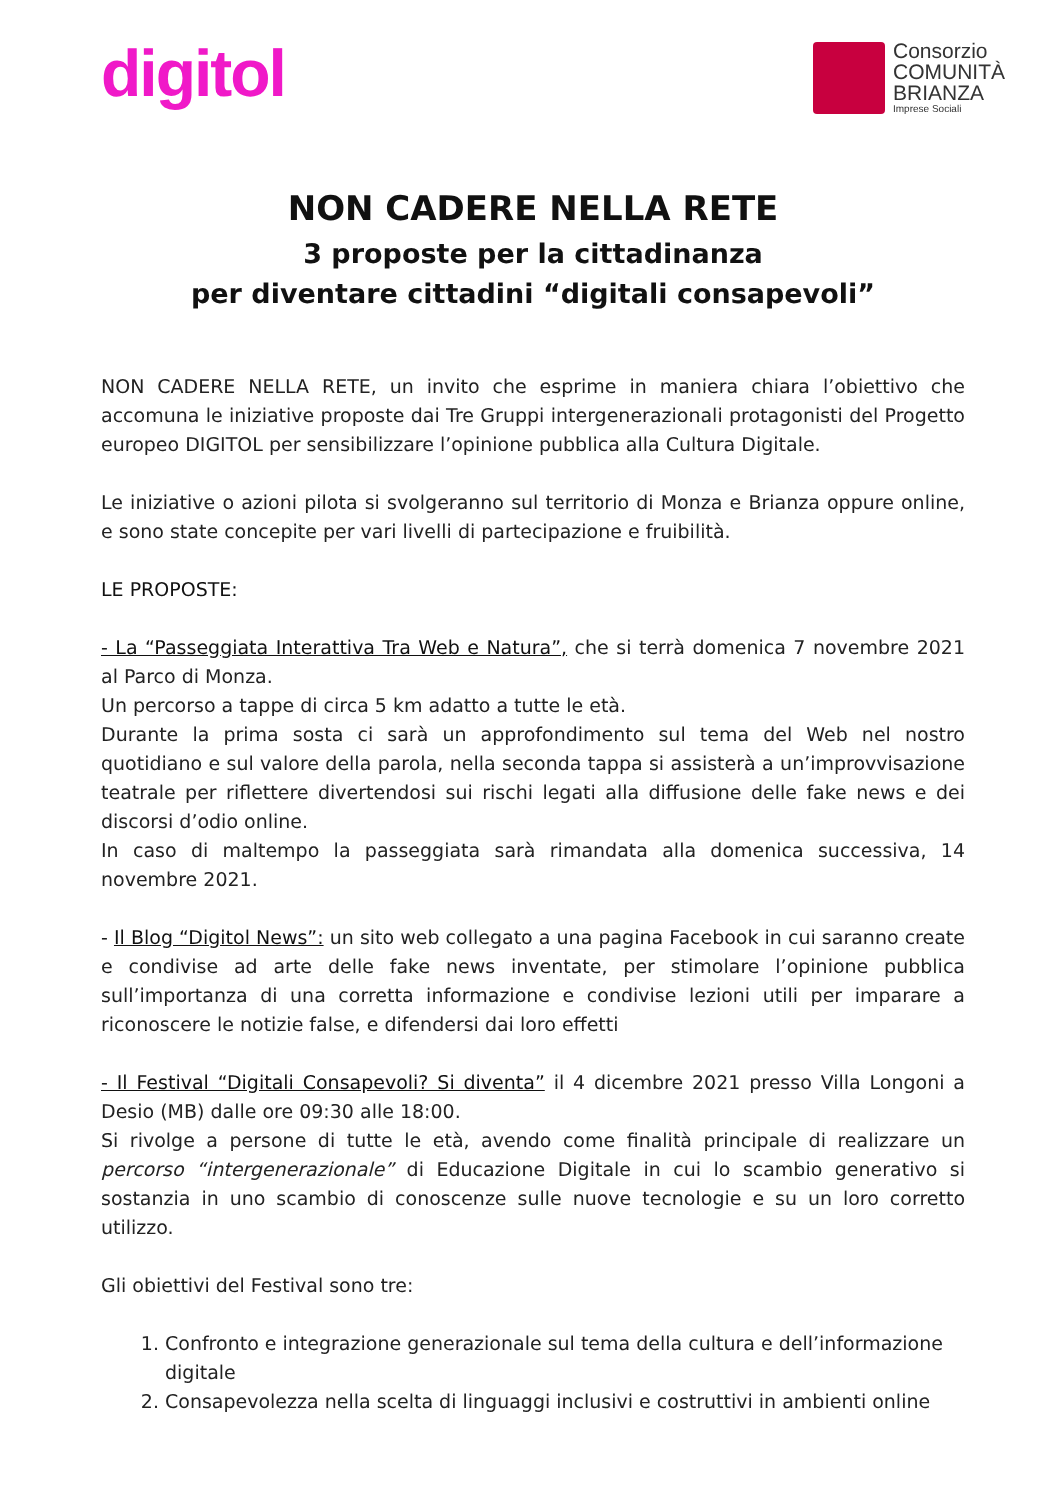digitol
Consorzio
COMUNITÀ
BRIANZA
Imprese Sociali
NON CADERE NELLA RETE
3 proposte per la cittadinanza
per diventare cittadini “digitali consapevoli”
NON CADERE NELLA RETE, un invito che esprime in maniera chiara l’obiettivo che accomuna le iniziative proposte dai Tre Gruppi intergenerazionali protagonisti del Progetto europeo DIGITOL per sensibilizzare l’opinione pubblica alla Cultura Digitale.
Le iniziative o azioni pilota si svolgeranno sul territorio di Monza e Brianza oppure online, e sono state concepite per vari livelli di partecipazione e fruibilità.
LE PROPOSTE:
- La “Passeggiata Interattiva Tra Web e Natura”, che si terrà domenica 7 novembre 2021 al Parco di Monza.
Un percorso a tappe di circa 5 km adatto a tutte le età.
Durante la prima sosta ci sarà un approfondimento sul tema del Web nel nostro quotidiano e sul valore della parola, nella seconda tappa si assisterà a un’improvvisazione teatrale per riflettere divertendosi sui rischi legati alla diffusione delle fake news e dei discorsi d’odio online.
In caso di maltempo la passeggiata sarà rimandata alla domenica successiva, 14 novembre 2021.
- Il Blog “Digitol News”: un sito web collegato a una pagina Facebook in cui saranno create e condivise ad arte delle fake news inventate, per stimolare l’opinione pubblica sull’importanza di una corretta informazione e condivise lezioni utili per imparare a riconoscere le notizie false, e difendersi dai loro effetti
- Il Festival “Digitali Consapevoli? Si diventa” il 4 dicembre 2021 presso Villa Longoni a Desio (MB) dalle ore 09:30 alle 18:00.
Si rivolge a persone di tutte le età, avendo come finalità principale di realizzare un percorso “intergenerazionale” di Educazione Digitale in cui lo scambio generativo si sostanzia in uno scambio di conoscenze sulle nuove tecnologie e su un loro corretto utilizzo.
Gli obiettivi del Festival sono tre:
1. Confronto e integrazione generazionale sul tema della cultura e dell’informazione digitale
2. Consapevolezza nella scelta di linguaggi inclusivi e costruttivi in ambienti online